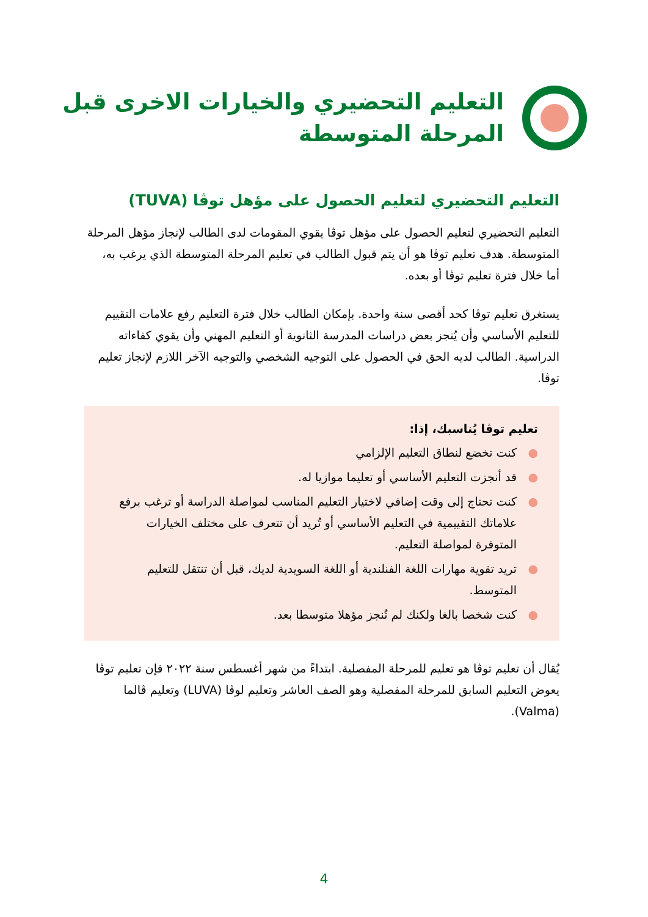التعليم التحضيري والخيارات الاخرى قبل
المرحلة المتوسطة
التعليم التحضيري لتعليم الحصول على مؤهل توڤا (TUVA)
التعليم التحضيري لتعليم الحصول على مؤهل توڤا يقوي المقومات لدى الطالب لإنجاز مؤهل المرحلة المتوسطة. هدف تعليم توڤا هو أن يتم قبول الطالب في تعليم المرحلة المتوسطة الذي يرغب به، أما خلال فترة تعليم توڤا أو بعده.
يستغرق تعليم توڤا كحد أقصى سنة واحدة. بإمكان الطالب خلال فترة التعليم رفع علامات التقييم للتعليم الأساسي وأن يُنجز بعض دراسات المدرسة الثانوية أو التعليم المهني وأن يقوي كفاءاته الدراسية. الطالب لديه الحق في الحصول على التوجيه الشخصي والتوجيه الآخر اللازم لإنجاز تعليم توڤا.
تعليم توڤا يُناسبك، إذا:
● كنت تخضع لنطاق التعليم الإلزامي
● قد أنجزت التعليم الأساسي أو تعليما موازيا له.
● كنت تحتاج إلى وقت إضافي لاختيار التعليم المناسب لمواصلة الدراسة أو ترغب برفع علاماتك التقييمية في التعليم الأساسي أو تُريد أن تتعرف على مختلف الخيارات المتوفرة لمواصلة التعليم.
● تريد تقوية مهارات اللغة الفنلندية أو اللغة السويدية لديك، قبل أن تنتقل للتعليم المتوسط.
● كنت شخصا بالغا ولكنك لم تُنجز مؤهلا متوسطا بعد.
يُقال أن تعليم توڤا هو تعليم للمرحلة المفصلية. ابتداءً من شهر أغسطس سنة ٢٠٢٢ فإن تعليم توڤا يعوض التعليم السابق للمرحلة المفصلية وهو الصف العاشر وتعليم لوڤا (LUVA) وتعليم ڤالما (Valma).
4